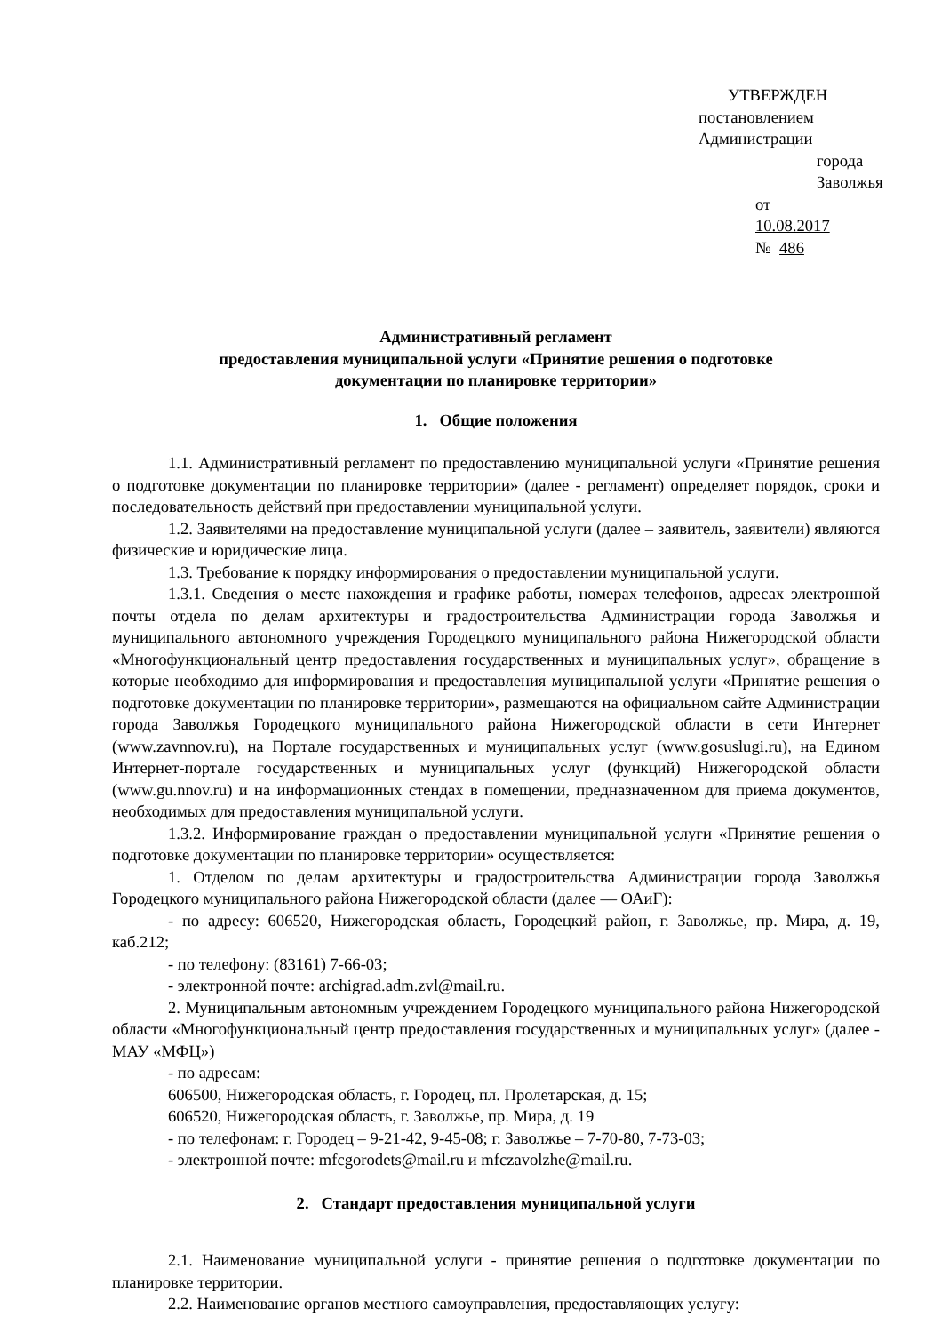УТВЕРЖДЕН
постановлением Администрации
города Заволжья
от 10.08.2017 № 486
Административный регламент
предоставления муниципальной услуги «Принятие решения о подготовке
документации по планировке территории»
1. Общие положения
1.1. Административный регламент по предоставлению муниципальной услуги «Принятие решения о подготовке документации по планировке территории» (далее - регламент) определяет порядок, сроки и последовательность действий при предоставлении муниципальной услуги.
1.2. Заявителями на предоставление муниципальной услуги (далее – заявитель, заявители) являются физические и юридические лица.
1.3. Требование к порядку информирования о предоставлении муниципальной услуги.
1.3.1. Сведения о месте нахождения и графике работы, номерах телефонов, адресах электронной почты отдела по делам архитектуры и градостроительства Администрации города Заволжья и муниципального автономного учреждения Городецкого муниципального района Нижегородской области «Многофункциональный центр предоставления государственных и муниципальных услуг», обращение в которые необходимо для информирования и предоставления муниципальной услуги «Принятие решения о подготовке документации по планировке территории», размещаются на официальном сайте Администрации города Заволжья Городецкого муниципального района Нижегородской области в сети Интернет (www.zavnnov.ru), на Портале государственных и муниципальных услуг (www.gosuslugi.ru), на Едином Интернет-портале государственных и муниципальных услуг (функций) Нижегородской области (www.gu.nnov.ru) и на информационных стендах в помещении, предназначенном для приема документов, необходимых для предоставления муниципальной услуги.
1.3.2. Информирование граждан о предоставлении муниципальной услуги «Принятие решения о подготовке документации по планировке территории» осуществляется:
1. Отделом по делам архитектуры и градостроительства Администрации города Заволжья Городецкого муниципального района Нижегородской области (далее — ОАиГ):
- по адресу: 606520, Нижегородская область, Городецкий район, г. Заволжье, пр. Мира, д. 19, каб.212;
- по телефону: (83161) 7-66-03;
- электронной почте: archigrad.adm.zvl@mail.ru.
2. Муниципальным автономным учреждением Городецкого муниципального района Нижегородской области «Многофункциональный центр предоставления государственных и муниципальных услуг» (далее - МАУ «МФЦ»)
- по адресам:
606500, Нижегородская область, г. Городец, пл. Пролетарская, д. 15;
606520, Нижегородская область, г. Заволжье, пр. Мира, д. 19
- по телефонам: г. Городец – 9-21-42, 9-45-08; г. Заволжье – 7-70-80, 7-73-03;
- электронной почте: mfcgorodets@mail.ru и mfczavolzhe@mail.ru.
2. Стандарт предоставления муниципальной услуги
2.1. Наименование муниципальной услуги - принятие решения о подготовке документации по планировке территории.
2.2. Наименование органов местного самоуправления, предоставляющих услугу: